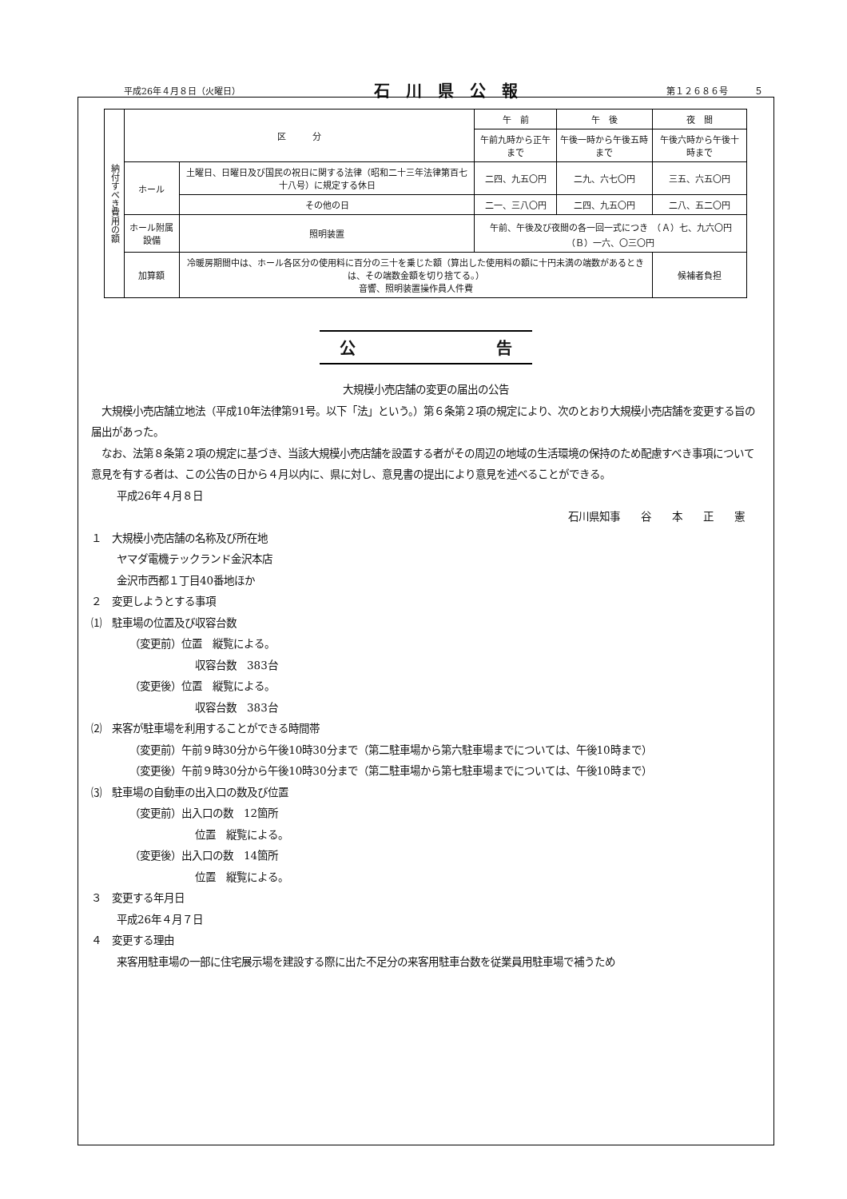平成26年４月８日（火曜日） 石川県公報 第１２６８６号　　　５
| 納付すべき費用の額 | 区 分 | | 午 前 | 午 後 | 夜 間 |
| --- | --- | --- | --- | --- | --- |
| | | | 午前九時から正午まで | 午後一時から午後五時まで | 午後六時から午後十時まで |
| | ホール | 土曜日、日曜日及び国民の祝日に関する法律（昭和二十三年法律第百七十八号）に規定する休日 | 二四、九五〇円 | 二九、六七〇円 | 三五、六五〇円 |
| | | その他の日 | 二一、三八〇円 | 二四、九五〇円 | 二八、五二〇円 |
| | ホール附属設備 | 照明装置 | 午前、午後及び夜間の各一回一式につき （Ａ）七、九六〇円 （Ｂ）一六、〇三〇円 | | |
| | 加算額 | 冷暖房期間中は、ホール各区分の使用料に百分の三十を乗じた額（算出した使用料の額に十円未満の端数があるときは、その端数金額を切り捨てる。） 音響、照明装置操作員人件費 | | | 候補者負担 |
公 告
大規模小売店舗の変更の届出の公告
　大規模小売店舗立地法（平成10年法律第91号。以下「法」という。）第６条第２項の規定により、次のとおり大規模小売店舗を変更する旨の届出があった。
　なお、法第８条第２項の規定に基づき、当該大規模小売店舗を設置する者がその周辺の地域の生活環境の保持のため配慮すべき事項について意見を有する者は、この公告の日から４月以内に、県に対し、意見書の提出により意見を述べることができる。
平成26年４月８日
石川県知事　　谷　　本　　正　　憲
１　大規模小売店舗の名称及び所在地
ヤマダ電機テックランド金沢本店
金沢市西都１丁目40番地ほか
２　変更しようとする事項
⑴　駐車場の位置及び収容台数
（変更前）位置　縦覧による。
収容台数　383台
（変更後）位置　縦覧による。
収容台数　383台
⑵　来客が駐車場を利用することができる時間帯
（変更前）午前９時30分から午後10時30分まで（第二駐車場から第六駐車場までについては、午後10時まで）
（変更後）午前９時30分から午後10時30分まで（第二駐車場から第七駐車場までについては、午後10時まで）
⑶　駐車場の自動車の出入口の数及び位置
（変更前）出入口の数　12箇所
位置　縦覧による。
（変更後）出入口の数　14箇所
位置　縦覧による。
３　変更する年月日
平成26年４月７日
４　変更する理由
来客用駐車場の一部に住宅展示場を建設する際に出た不足分の来客用駐車台数を従業員用駐車場で補うため